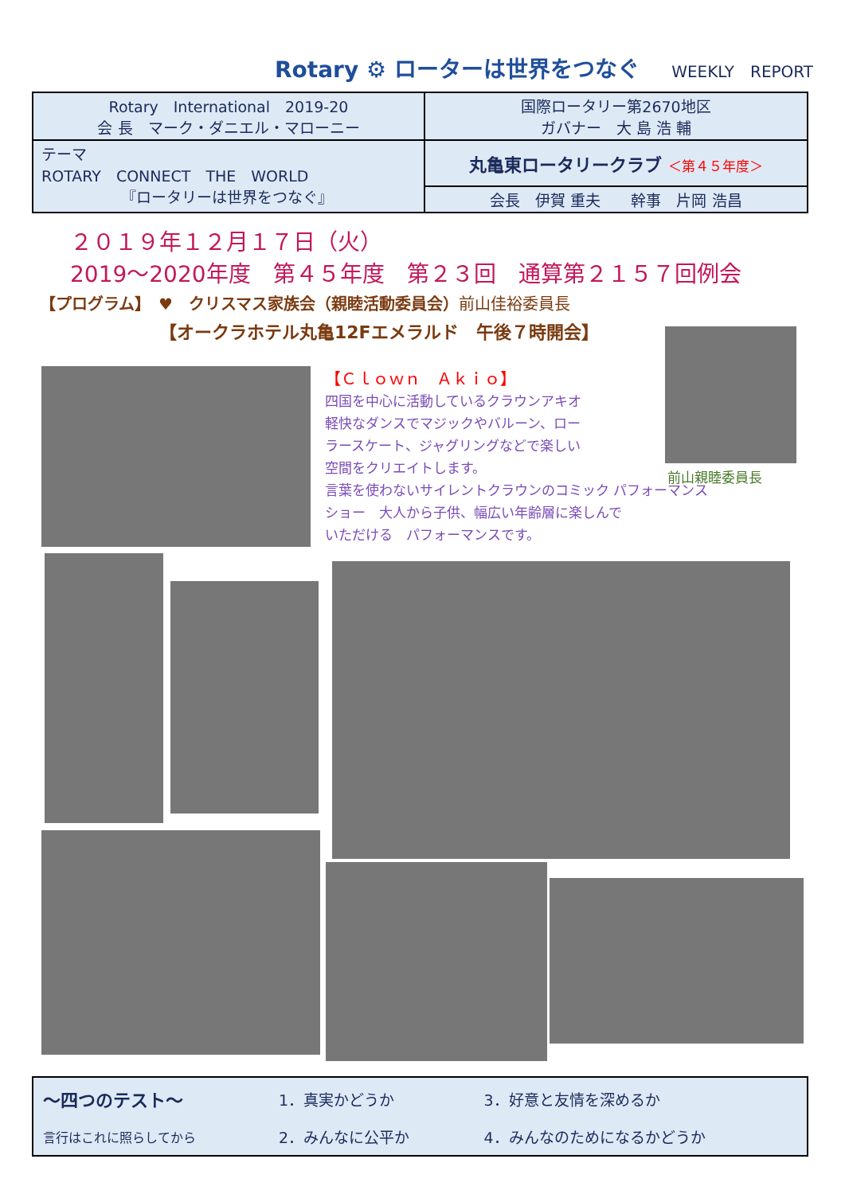Rotary ⚙ ローターは世界をつなぐ
WEEKLY　REPORT
| Rotary International 2019-20 会 長 マーク・ダニエル・マローニー | 国際ロータリー第2670地区 ガバナー 大 島 浩 輔 |
| テーマ ROTARY CONNECT THE WORLD 『ロータリーは世界をつなぐ』 | 丸亀東ロータリークラブ ＜第４５年度＞ |
| | 会長 伊賀 重夫 幹事 片岡 浩昌 |
２０１９年１２月１７日（火）
2019～2020年度　第４５年度　第２３回　通算第２１５７回例会
【プログラム】　♥　クリスマス家族会（親睦活動委員会）前山佳裕委員長
【オークラホテル丸亀12Fエメラルド　午後７時開会】
前山親睦委員長
【Ｃｌｏｗｎ　Ａｋｉｏ】
四国を中心に活動しているクラウンアキオ
軽快なダンスでマジックやバルーン、ロー
ラースケート、ジャグリングなどで楽しい
空間をクリエイトします。
言葉を使わないサイレントクラウンのコミック パフォーマンス
ショー　大人から子供、幅広い年齢層に楽しんで
いただける　パフォーマンスです。
| ～四つのテスト～ | 1．真実かどうか | 3．好意と友情を深めるか |
| 言行はこれに照らしてから | 2．みんなに公平か | 4．みんなのためになるかどうか |